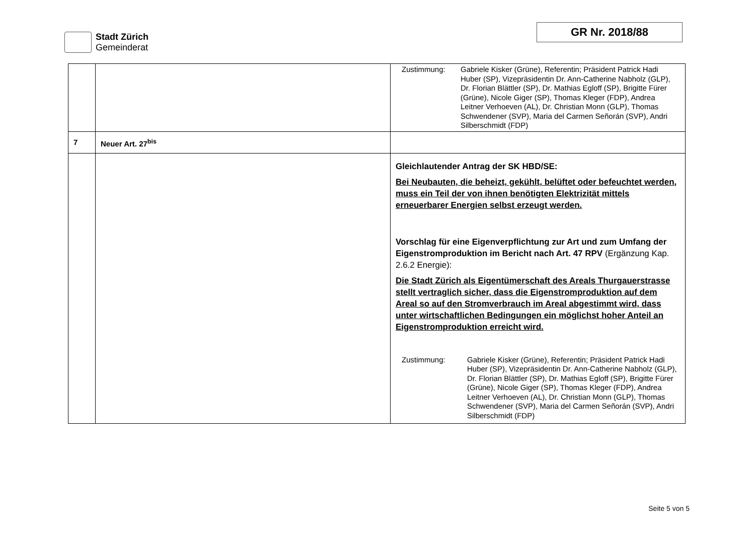Stadt Zürich
Gemeinderat
GR Nr. 2018/88
| | | Zustimmung: Gabriele Kisker (Grüne), Referentin; Präsident Patrick Hadi Huber (SP), Vizepräsidentin Dr. Ann-Catherine Nabholz (GLP), Dr. Florian Blättler (SP), Dr. Mathias Egloff (SP), Brigitte Fürer (Grüne), Nicole Giger (SP), Thomas Kleger (FDP), Andrea Leitner Verhoeven (AL), Dr. Christian Monn (GLP), Thomas Schwendener (SVP), Maria del Carmen Señorán (SVP), Andri Silberschmidt (FDP) |
| 7 | Neuer Art. 27<sup>bis</sup> | |
| | | Gleichlautender Antrag der SK HBD/SE: Bei Neubauten, die beheizt, gekühlt, belüftet oder befeuchtet werden, muss ein Teil der von ihnen benötigten Elektrizität mittels erneuerbarer Energien selbst erzeugt werden. Vorschlag für eine Eigenverpflichtung zur Art und zum Umfang der Eigenstromproduktion im Bericht nach Art. 47 RPV (Ergänzung Kap. 2.6.2 Energie): Die Stadt Zürich als Eigentümerschaft des Areals Thurgauerstrasse stellt vertraglich sicher, dass die Eigenstromproduktion auf dem Areal so auf den Stromverbrauch im Areal abgestimmt wird, dass unter wirtschaftlichen Bedingungen ein möglichst hoher Anteil an Eigenstromproduktion erreicht wird. Zustimmung: Gabriele Kisker (Grüne), Referentin; Präsident Patrick Hadi Huber (SP), Vizepräsidentin Dr. Ann-Catherine Nabholz (GLP), Dr. Florian Blättler (SP), Dr. Mathias Egloff (SP), Brigitte Fürer (Grüne), Nicole Giger (SP), Thomas Kleger (FDP), Andrea Leitner Verhoeven (AL), Dr. Christian Monn (GLP), Thomas Schwendener (SVP), Maria del Carmen Señorán (SVP), Andri Silberschmidt (FDP) |
Seite 5 von 5